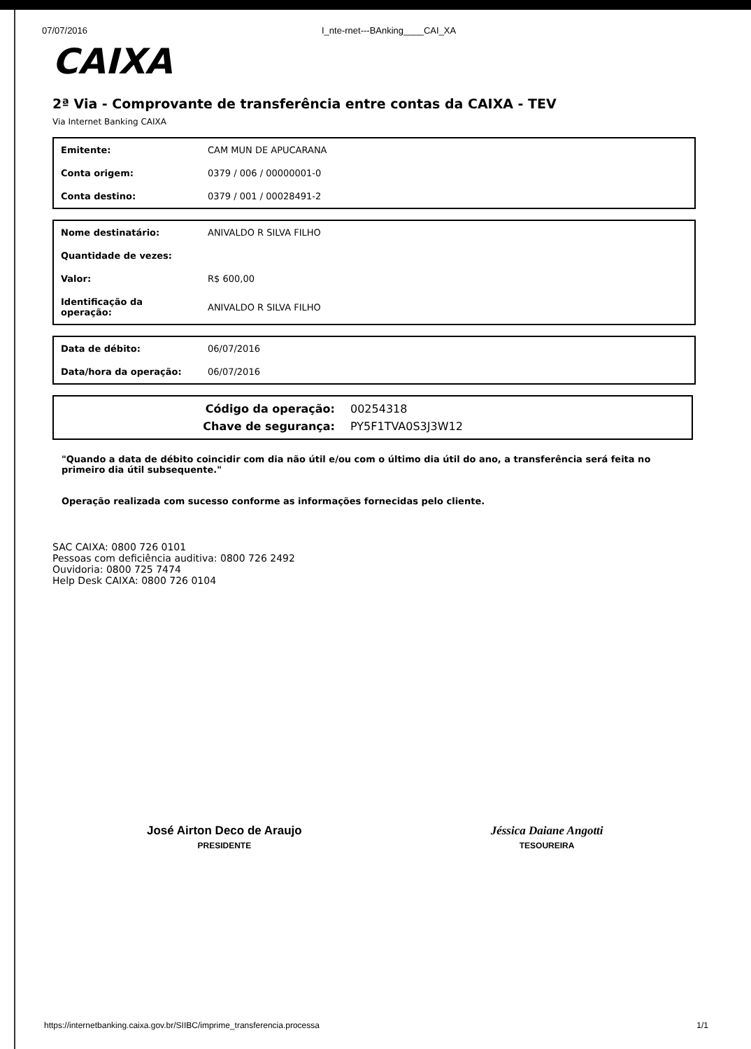07/07/2016 I_nte-rnet---BAnking____CAI_XA
CAIXA
2ª Via - Comprovante de transferência entre contas da CAIXA - TEV
Via Internet Banking CAIXA
| Emitente: | CAM MUN DE APUCARANA |
| Conta origem: | 0379 / 006 / 00000001-0 |
| Conta destino: | 0379 / 001 / 00028491-2 |
| Nome destinatário: | ANIVALDO R SILVA FILHO |
| Quantidade de vezes: | |
| Valor: | R$ 600,00 |
| Identificação da operação: | ANIVALDO R SILVA FILHO |
| Data de débito: | 06/07/2016 |
| Data/hora da operação: | 06/07/2016 |
| Código da operação: | 00254318 |
| Chave de segurança: | PY5F1TVA0S3J3W12 |
"Quando a data de débito coincidir com dia não útil e/ou com o último dia útil do ano, a transferência será feita no primeiro dia útil subsequente."
Operação realizada com sucesso conforme as informações fornecidas pelo cliente.
SAC CAIXA: 0800 726 0101
Pessoas com deficiência auditiva: 0800 726 2492
Ouvidoria: 0800 725 7474
Help Desk CAIXA: 0800 726 0104
José Airton Deco de Araujo
PRESIDENTE
Jéssica Daiane Angotti
TESOUREIRA
https://internetbanking.caixa.gov.br/SIIBC/imprime_transferencia.processa 1/1